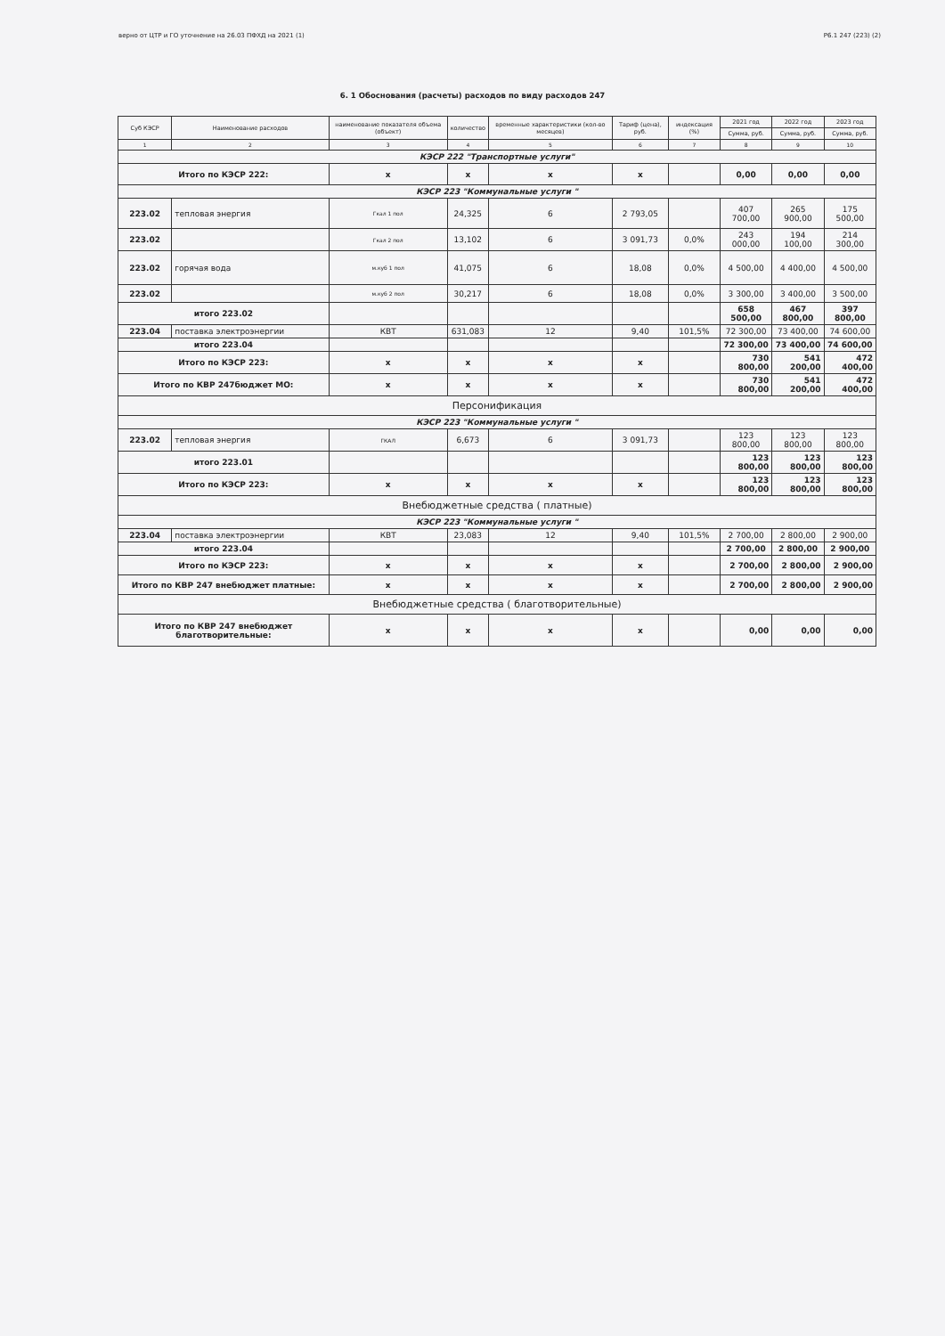верно от ЦТР и ГО уточнение на 26.03 ПФХД на 2021 (1) Р6.1 247 (223) (2)
6. 1 Обоснования (расчеты) расходов по виду расходов 247
| Суб КЭСР | Наименование расходов | наименование показателя объема (объект) | количество | временные характеристики (кол-во месяцев) | Тариф (цена), руб. | индексация (%) | 2021 год | 2022 год | 2023 год |
| --- | --- | --- | --- | --- | --- | --- | --- | --- | --- |
| | | | | | | | Сумма, руб. | Сумма, руб. | Сумма, руб. |
| 1 | 2 | 3 | 4 | 5 | 6 | 7 | 8 | 9 | 10 |
| КЭСР 222 "Транспортные услуги" | | | | | | | | | |
| Итого по КЭСР 222: | | x | x | x | x | | 0,00 | 0,00 | 0,00 |
| КЭСР 223 "Коммунальные услуги " | | | | | | | | | |
| 223.02 | тепловая энергия | Гкал 1 пол | 24,325 | 6 | 2 793,05 | | 407 700,00 | 265 900,00 | 175 500,00 |
| 223.02 | | Гкал 2 пол | 13,102 | 6 | 3 091,73 | 0,0% | 243 000,00 | 194 100,00 | 214 300,00 |
| 223.02 | горячая вода | м.куб 1 пол | 41,075 | 6 | 18,08 | 0,0% | 4 500,00 | 4 400,00 | 4 500,00 |
| 223.02 | | м.куб 2 пол | 30,217 | 6 | 18,08 | 0,0% | 3 300,00 | 3 400,00 | 3 500,00 |
| итого 223.02 | | | | | | | 658 500,00 | 467 800,00 | 397 800,00 |
| 223.04 | поставка электроэнергии | КВТ | 631,083 | 12 | 9,40 | 101,5% | 72 300,00 | 73 400,00 | 74 600,00 |
| итого 223.04 | | | | | | | 72 300,00 | 73 400,00 | 74 600,00 |
| Итого по КЭСР 223: | | x | x | x | x | | 730 800,00 | 541 200,00 | 472 400,00 |
| Итого по КВР 247бюджет МО: | | x | x | x | x | | 730 800,00 | 541 200,00 | 472 400,00 |
| Персонификация | | | | | | | | | |
| КЭСР 223 "Коммунальные услуги " | | | | | | | | | |
| 223.02 | тепловая энергия | ГКАЛ | 6,673 | 6 | 3 091,73 | | 123 800,00 | 123 800,00 | 123 800,00 |
| итого 223.01 | | | | | | | 123 800,00 | 123 800,00 | 123 800,00 |
| Итого по КЭСР 223: | | x | x | x | x | | 123 800,00 | 123 800,00 | 123 800,00 |
| Внебюджетные средства ( платные) | | | | | | | | | |
| КЭСР 223 "Коммунальные услуги " | | | | | | | | | |
| 223.04 | поставка электроэнергии | КВТ | 23,083 | 12 | 9,40 | 101,5% | 2 700,00 | 2 800,00 | 2 900,00 |
| итого 223.04 | | | | | | | 2 700,00 | 2 800,00 | 2 900,00 |
| Итого по КЭСР 223: | | x | x | x | x | | 2 700,00 | 2 800,00 | 2 900,00 |
| Итого по КВР 247 внебюджет платные: | | x | x | x | x | | 2 700,00 | 2 800,00 | 2 900,00 |
| Внебюджетные средства ( благотворительные) | | | | | | | | | |
| Итого по КВР 247 внебюджет благотворительные: | | x | x | x | x | | 0,00 | 0,00 | 0,00 |